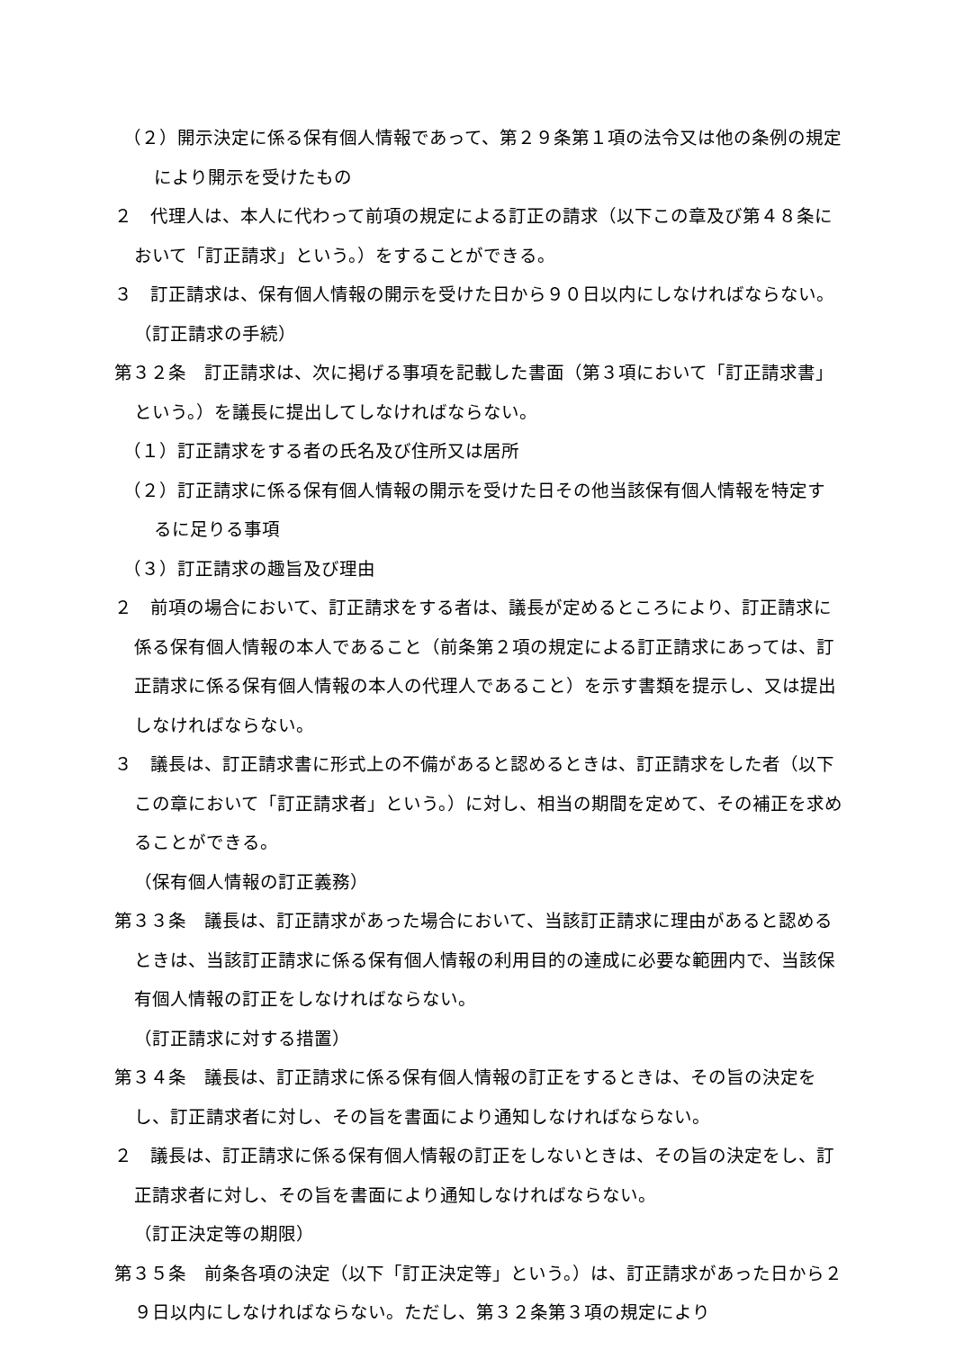（２）開示決定に係る保有個人情報であって、第２９条第１項の法令又は他の条例の規定により開示を受けたもの
２　代理人は、本人に代わって前項の規定による訂正の請求（以下この章及び第４８条において「訂正請求」という。）をすることができる。
３　訂正請求は、保有個人情報の開示を受けた日から９０日以内にしなければならない。
（訂正請求の手続）
第３２条　訂正請求は、次に掲げる事項を記載した書面（第３項において「訂正請求書」という。）を議長に提出してしなければならない。
（１）訂正請求をする者の氏名及び住所又は居所
（２）訂正請求に係る保有個人情報の開示を受けた日その他当該保有個人情報を特定するに足りる事項
（３）訂正請求の趣旨及び理由
２　前項の場合において、訂正請求をする者は、議長が定めるところにより、訂正請求に係る保有個人情報の本人であること（前条第２項の規定による訂正請求にあっては、訂正請求に係る保有個人情報の本人の代理人であること）を示す書類を提示し、又は提出しなければならない。
３　議長は、訂正請求書に形式上の不備があると認めるときは、訂正請求をした者（以下この章において「訂正請求者」という。）に対し、相当の期間を定めて、その補正を求めることができる。
（保有個人情報の訂正義務）
第３３条　議長は、訂正請求があった場合において、当該訂正請求に理由があると認めるときは、当該訂正請求に係る保有個人情報の利用目的の達成に必要な範囲内で、当該保有個人情報の訂正をしなければならない。
（訂正請求に対する措置）
第３４条　議長は、訂正請求に係る保有個人情報の訂正をするときは、その旨の決定をし、訂正請求者に対し、その旨を書面により通知しなければならない。
２　議長は、訂正請求に係る保有個人情報の訂正をしないときは、その旨の決定をし、訂正請求者に対し、その旨を書面により通知しなければならない。
（訂正決定等の期限）
第３５条　前条各項の決定（以下「訂正決定等」という。）は、訂正請求があった日から２９日以内にしなければならない。ただし、第３２条第３項の規定により